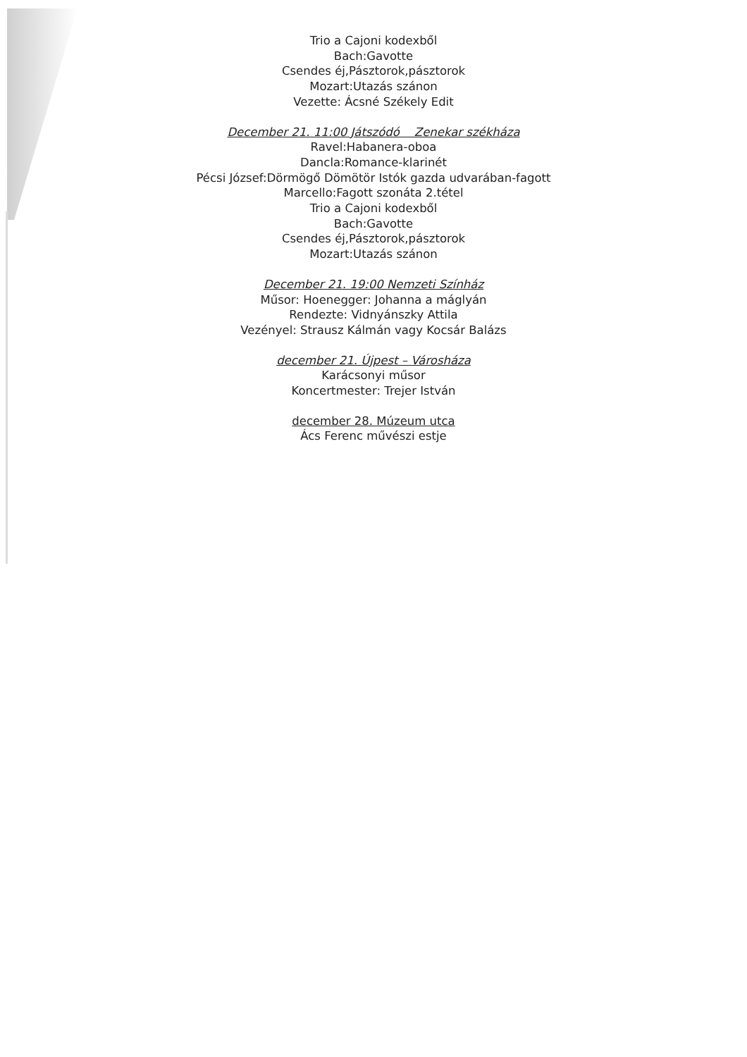Trio a Cajoni kodexből
Bach:Gavotte
Csendes éj,Pásztorok,pásztorok
Mozart:Utazás szánon
Vezette: Ácsné Székely Edit
December 21. 11:00 Játszódó Zenekar székháza
Ravel:Habanera-oboa
Dancla:Romance-klarinét
Pécsi József:Dörmögő Dömötör Istók gazda udvarában-fagott
Marcello:Fagott szonáta 2.tétel
Trio a Cajoni kodexből
Bach:Gavotte
Csendes éj,Pásztorok,pásztorok
Mozart:Utazás szánon
December 21. 19:00 Nemzeti Színház
Műsor: Hoenegger: Johanna a máglyán
Rendezte: Vidnyánszky Attila
Vezényel: Strausz Kálmán vagy Kocsár Balázs
december 21. Újpest – Városháza
Karácsonyi műsor
Koncertmester: Trejer István
december 28. Múzeum utca
Ács Ferenc művészi estje